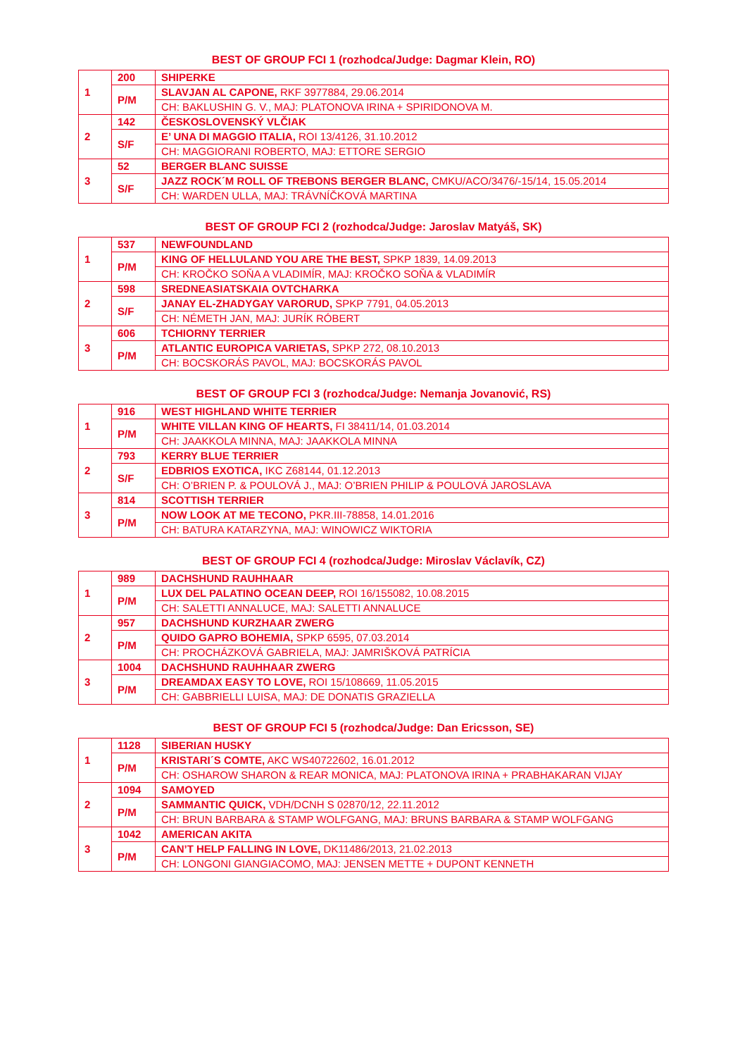BEST OF GROUP FCI 1 (rozhodca/Judge: Dagmar Klein, RO)
| 1 | 200 | SHIPERKE |
| | P/M | SLAVJAN AL CAPONE, RKF 3977884, 29.06.2014 |
| | | CH: BAKLUSHIN G. V., MAJ: PLATONOVA IRINA + SPIRIDONOVA M. |
| 2 | 142 | ČESKOSLOVENSKÝ VLČIAK |
| | S/F | E’ UNA DI MAGGIO ITALIA, ROI 13/4126, 31.10.2012 |
| | | CH: MAGGIORANI ROBERTO, MAJ: ETTORE SERGIO |
| 3 | 52 | BERGER BLANC SUISSE |
| | S/F | JAZZ ROCK´M ROLL OF TREBONS BERGER BLANC, CMKU/ACO/3476/-15/14, 15.05.2014 |
| | | CH: WARDEN ULLA, MAJ: TRÁVNÍČKOVÁ MARTINA |
BEST OF GROUP FCI 2 (rozhodca/Judge: Jaroslav Matyáš, SK)
| 1 | 537 | NEWFOUNDLAND |
| | P/M | KING OF HELLULAND YOU ARE THE BEST, SPKP 1839, 14.09.2013 |
| | | CH: KROČKO SOŇA A VLADIMÍR, MAJ: KROČKO SOŇA & VLADIMÍR |
| 2 | 598 | SREDNEASIATSKAIA OVTCHARKA |
| | S/F | JANAY EL-ZHADYGAY VARORUD, SPKP 7791, 04.05.2013 |
| | | CH: NÉMETH JAN, MAJ: JURÍK RÓBERT |
| 3 | 606 | TCHIORNY TERRIER |
| | P/M | ATLANTIC EUROPICA VARIETAS, SPKP 272, 08.10.2013 |
| | | CH: BOCSKORÁS PAVOL, MAJ: BOCSKORÁS PAVOL |
BEST OF GROUP FCI 3 (rozhodca/Judge: Nemanja Jovanović, RS)
| 1 | 916 | WEST HIGHLAND WHITE TERRIER |
| | P/M | WHITE VILLAN KING OF HEARTS, FI 38411/14, 01.03.2014 |
| | | CH: JAAKKOLA MINNA, MAJ: JAAKKOLA MINNA |
| 2 | 793 | KERRY BLUE TERRIER |
| | S/F | EDBRIOS EXOTICA, IKC Z68144, 01.12.2013 |
| | | CH: O’BRIEN P. & POULOVÁ J., MAJ: O’BRIEN PHILIP & POULOVÁ JAROSLAVA |
| 3 | 814 | SCOTTISH TERRIER |
| | P/M | NOW LOOK AT ME TECONO, PKR.III-78858, 14.01.2016 |
| | | CH: BATURA KATARZYNA, MAJ: WINOWICZ WIKTORIA |
BEST OF GROUP FCI 4 (rozhodca/Judge: Miroslav Václavík, CZ)
| 1 | 989 | DACHSHUND RAUHHAAR |
| | P/M | LUX DEL PALATINO OCEAN DEEP, ROI 16/155082, 10.08.2015 |
| | | CH: SALETTI ANNALUCE, MAJ: SALETTI ANNALUCE |
| 2 | 957 | DACHSHUND KURZHAAR ZWERG |
| | P/M | QUIDO GAPRO BOHEMIA, SPKP 6595, 07.03.2014 |
| | | CH: PROCHÁZKOVÁ GABRIELA, MAJ: JAMRIŠKOVÁ PATRÍCIA |
| 3 | 1004 | DACHSHUND RAUHHAAR ZWERG |
| | P/M | DREAMDAX EASY TO LOVE, ROI 15/108669, 11.05.2015 |
| | | CH: GABBRIELLI LUISA, MAJ: DE DONATIS GRAZIELLA |
BEST OF GROUP FCI 5 (rozhodca/Judge: Dan Ericsson, SE)
| 1 | 1128 | SIBERIAN HUSKY |
| | P/M | KRISTARI´S COMTE, AKC WS40722602, 16.01.2012 |
| | | CH: OSHAROW SHARON & REAR MONICA, MAJ: PLATONOVA IRINA + PRABHAKARAN VIJAY |
| 2 | 1094 | SAMOYED |
| | P/M | SAMMANTIC QUICK, VDH/DCNH S 02870/12, 22.11.2012 |
| | | CH: BRUN BARBARA & STAMP WOLFGANG, MAJ: BRUNS BARBARA & STAMP WOLFGANG |
| 3 | 1042 | AMERICAN AKITA |
| | P/M | CAN’T HELP FALLING IN LOVE, DK11486/2013, 21.02.2013 |
| | | CH: LONGONI GIANGIACOMO, MAJ: JENSEN METTE + DUPONT KENNETH |